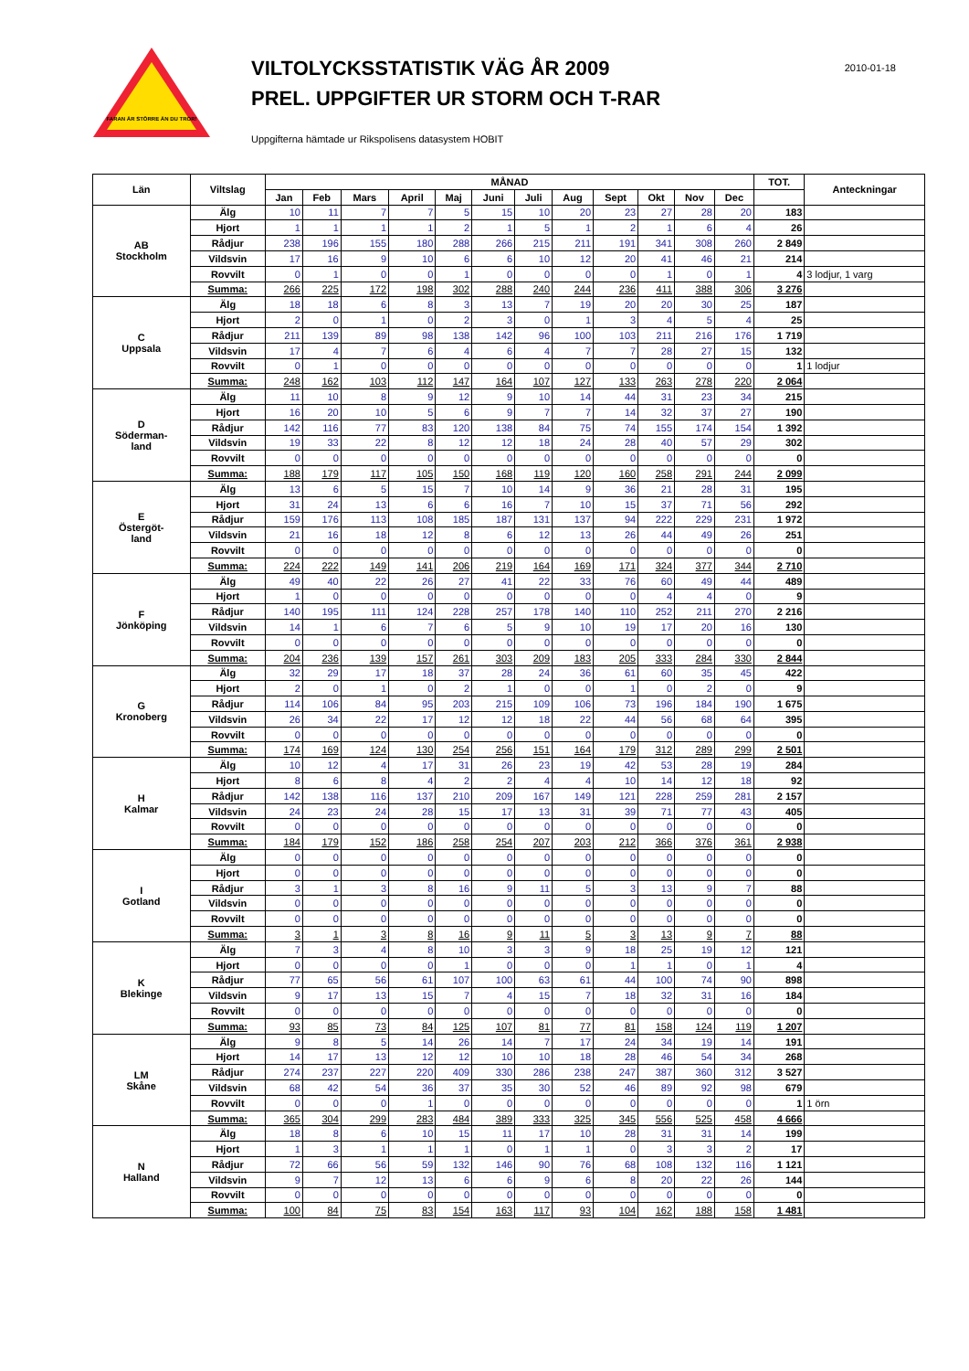FARAN ÄR STÖRRE ÄN DU TROR!
VILTOLYCKSSTATISTIK VÄG ÅR 2009
PREL. UPPGIFTER UR STORM OCH T-RAR
Uppgifterna hämtade ur Rikspolisens datasystem HOBIT
2010-01-18
| Län | Viltslag | MÅNAD | | | | | | | | | | | | TOT. | Anteckningar |
| --- | --- | --- | --- | --- | --- | --- | --- | --- | --- | --- | --- | --- | --- | --- | --- |
| | | Jan | Feb | Mars | April | Maj | Juni | Juli | Aug | Sept | Okt | Nov | Dec | | |
| AB Stockholm | Älg | 10 | 11 | 7 | 7 | 5 | 15 | 10 | 20 | 23 | 27 | 28 | 20 | 183 | |
| | Hjort | 1 | 1 | 1 | 1 | 2 | 1 | 5 | 1 | 2 | 1 | 6 | 4 | 26 | |
| | Rådjur | 238 | 196 | 155 | 180 | 288 | 266 | 215 | 211 | 191 | 341 | 308 | 260 | 2 849 | |
| | Vildsvin | 17 | 16 | 9 | 10 | 6 | 6 | 10 | 12 | 20 | 41 | 46 | 21 | 214 | |
| | Rovvilt | 0 | 1 | 0 | 0 | 1 | 0 | 0 | 0 | 0 | 1 | 0 | 1 | 4 | 3 lodjur, 1 varg |
| | Summa: | 266 | 225 | 172 | 198 | 302 | 288 | 240 | 244 | 236 | 411 | 388 | 306 | 3 276 | |
| C Uppsala | Älg | 18 | 18 | 6 | 8 | 3 | 13 | 7 | 19 | 20 | 20 | 30 | 25 | 187 | |
| | Hjort | 2 | 0 | 1 | 0 | 2 | 3 | 0 | 1 | 3 | 4 | 5 | 4 | 25 | |
| | Rådjur | 211 | 139 | 89 | 98 | 138 | 142 | 96 | 100 | 103 | 211 | 216 | 176 | 1 719 | |
| | Vildsvin | 17 | 4 | 7 | 6 | 4 | 6 | 4 | 7 | 7 | 28 | 27 | 15 | 132 | |
| | Rovvilt | 0 | 1 | 0 | 0 | 0 | 0 | 0 | 0 | 0 | 0 | 0 | 0 | 1 | 1 lodjur |
| | Summa: | 248 | 162 | 103 | 112 | 147 | 164 | 107 | 127 | 133 | 263 | 278 | 220 | 2 064 | |
| D Söderman- land | Älg | 11 | 10 | 8 | 9 | 12 | 9 | 10 | 14 | 44 | 31 | 23 | 34 | 215 | |
| | Hjort | 16 | 20 | 10 | 5 | 6 | 9 | 7 | 7 | 14 | 32 | 37 | 27 | 190 | |
| | Rådjur | 142 | 116 | 77 | 83 | 120 | 138 | 84 | 75 | 74 | 155 | 174 | 154 | 1 392 | |
| | Vildsvin | 19 | 33 | 22 | 8 | 12 | 12 | 18 | 24 | 28 | 40 | 57 | 29 | 302 | |
| | Rovvilt | 0 | 0 | 0 | 0 | 0 | 0 | 0 | 0 | 0 | 0 | 0 | 0 | 0 | |
| | Summa: | 188 | 179 | 117 | 105 | 150 | 168 | 119 | 120 | 160 | 258 | 291 | 244 | 2 099 | |
| E Östergöt- land | Älg | 13 | 6 | 5 | 15 | 7 | 10 | 14 | 9 | 36 | 21 | 28 | 31 | 195 | |
| | Hjort | 31 | 24 | 13 | 6 | 6 | 16 | 7 | 10 | 15 | 37 | 71 | 56 | 292 | |
| | Rådjur | 159 | 176 | 113 | 108 | 185 | 187 | 131 | 137 | 94 | 222 | 229 | 231 | 1 972 | |
| | Vildsvin | 21 | 16 | 18 | 12 | 8 | 6 | 12 | 13 | 26 | 44 | 49 | 26 | 251 | |
| | Rovvilt | 0 | 0 | 0 | 0 | 0 | 0 | 0 | 0 | 0 | 0 | 0 | 0 | 0 | |
| | Summa: | 224 | 222 | 149 | 141 | 206 | 219 | 164 | 169 | 171 | 324 | 377 | 344 | 2 710 | |
| F Jönköping | Älg | 49 | 40 | 22 | 26 | 27 | 41 | 22 | 33 | 76 | 60 | 49 | 44 | 489 | |
| | Hjort | 1 | 0 | 0 | 0 | 0 | 0 | 0 | 0 | 0 | 4 | 4 | 0 | 9 | |
| | Rådjur | 140 | 195 | 111 | 124 | 228 | 257 | 178 | 140 | 110 | 252 | 211 | 270 | 2 216 | |
| | Vildsvin | 14 | 1 | 6 | 7 | 6 | 5 | 9 | 10 | 19 | 17 | 20 | 16 | 130 | |
| | Rovvilt | 0 | 0 | 0 | 0 | 0 | 0 | 0 | 0 | 0 | 0 | 0 | 0 | 0 | |
| | Summa: | 204 | 236 | 139 | 157 | 261 | 303 | 209 | 183 | 205 | 333 | 284 | 330 | 2 844 | |
| G Kronoberg | Älg | 32 | 29 | 17 | 18 | 37 | 28 | 24 | 36 | 61 | 60 | 35 | 45 | 422 | |
| | Hjort | 2 | 0 | 1 | 0 | 2 | 1 | 0 | 0 | 1 | 0 | 2 | 0 | 9 | |
| | Rådjur | 114 | 106 | 84 | 95 | 203 | 215 | 109 | 106 | 73 | 196 | 184 | 190 | 1 675 | |
| | Vildsvin | 26 | 34 | 22 | 17 | 12 | 12 | 18 | 22 | 44 | 56 | 68 | 64 | 395 | |
| | Rovvilt | 0 | 0 | 0 | 0 | 0 | 0 | 0 | 0 | 0 | 0 | 0 | 0 | 0 | |
| | Summa: | 174 | 169 | 124 | 130 | 254 | 256 | 151 | 164 | 179 | 312 | 289 | 299 | 2 501 | |
| H Kalmar | Älg | 10 | 12 | 4 | 17 | 31 | 26 | 23 | 19 | 42 | 53 | 28 | 19 | 284 | |
| | Hjort | 8 | 6 | 8 | 4 | 2 | 2 | 4 | 4 | 10 | 14 | 12 | 18 | 92 | |
| | Rådjur | 142 | 138 | 116 | 137 | 210 | 209 | 167 | 149 | 121 | 228 | 259 | 281 | 2 157 | |
| | Vildsvin | 24 | 23 | 24 | 28 | 15 | 17 | 13 | 31 | 39 | 71 | 77 | 43 | 405 | |
| | Rovvilt | 0 | 0 | 0 | 0 | 0 | 0 | 0 | 0 | 0 | 0 | 0 | 0 | 0 | |
| | Summa: | 184 | 179 | 152 | 186 | 258 | 254 | 207 | 203 | 212 | 366 | 376 | 361 | 2 938 | |
| I Gotland | Älg | 0 | 0 | 0 | 0 | 0 | 0 | 0 | 0 | 0 | 0 | 0 | 0 | 0 | |
| | Hjort | 0 | 0 | 0 | 0 | 0 | 0 | 0 | 0 | 0 | 0 | 0 | 0 | 0 | |
| | Rådjur | 3 | 1 | 3 | 8 | 16 | 9 | 11 | 5 | 3 | 13 | 9 | 7 | 88 | |
| | Vildsvin | 0 | 0 | 0 | 0 | 0 | 0 | 0 | 0 | 0 | 0 | 0 | 0 | 0 | |
| | Rovvilt | 0 | 0 | 0 | 0 | 0 | 0 | 0 | 0 | 0 | 0 | 0 | 0 | 0 | |
| | Summa: | 3 | 1 | 3 | 8 | 16 | 9 | 11 | 5 | 3 | 13 | 9 | 7 | 88 | |
| K Blekinge | Älg | 7 | 3 | 4 | 8 | 10 | 3 | 3 | 9 | 18 | 25 | 19 | 12 | 121 | |
| | Hjort | 0 | 0 | 0 | 0 | 1 | 0 | 0 | 0 | 1 | 1 | 0 | 1 | 4 | |
| | Rådjur | 77 | 65 | 56 | 61 | 107 | 100 | 63 | 61 | 44 | 100 | 74 | 90 | 898 | |
| | Vildsvin | 9 | 17 | 13 | 15 | 7 | 4 | 15 | 7 | 18 | 32 | 31 | 16 | 184 | |
| | Rovvilt | 0 | 0 | 0 | 0 | 0 | 0 | 0 | 0 | 0 | 0 | 0 | 0 | 0 | |
| | Summa: | 93 | 85 | 73 | 84 | 125 | 107 | 81 | 77 | 81 | 158 | 124 | 119 | 1 207 | |
| LM Skåne | Älg | 9 | 8 | 5 | 14 | 26 | 14 | 7 | 17 | 24 | 34 | 19 | 14 | 191 | |
| | Hjort | 14 | 17 | 13 | 12 | 12 | 10 | 10 | 18 | 28 | 46 | 54 | 34 | 268 | |
| | Rådjur | 274 | 237 | 227 | 220 | 409 | 330 | 286 | 238 | 247 | 387 | 360 | 312 | 3 527 | |
| | Vildsvin | 68 | 42 | 54 | 36 | 37 | 35 | 30 | 52 | 46 | 89 | 92 | 98 | 679 | |
| | Rovvilt | 0 | 0 | 0 | 1 | 0 | 0 | 0 | 0 | 0 | 0 | 0 | 0 | 1 | 1 örn |
| | Summa: | 365 | 304 | 299 | 283 | 484 | 389 | 333 | 325 | 345 | 556 | 525 | 458 | 4 666 | |
| N Halland | Älg | 18 | 8 | 6 | 10 | 15 | 11 | 17 | 10 | 28 | 31 | 31 | 14 | 199 | |
| | Hjort | 1 | 3 | 1 | 1 | 1 | 0 | 1 | 1 | 0 | 3 | 3 | 2 | 17 | |
| | Rådjur | 72 | 66 | 56 | 59 | 132 | 146 | 90 | 76 | 68 | 108 | 132 | 116 | 1 121 | |
| | Vildsvin | 9 | 7 | 12 | 13 | 6 | 6 | 9 | 6 | 8 | 20 | 22 | 26 | 144 | |
| | Rovvilt | 0 | 0 | 0 | 0 | 0 | 0 | 0 | 0 | 0 | 0 | 0 | 0 | 0 | |
| | Summa: | 100 | 84 | 75 | 83 | 154 | 163 | 117 | 93 | 104 | 162 | 188 | 158 | 1 481 | |